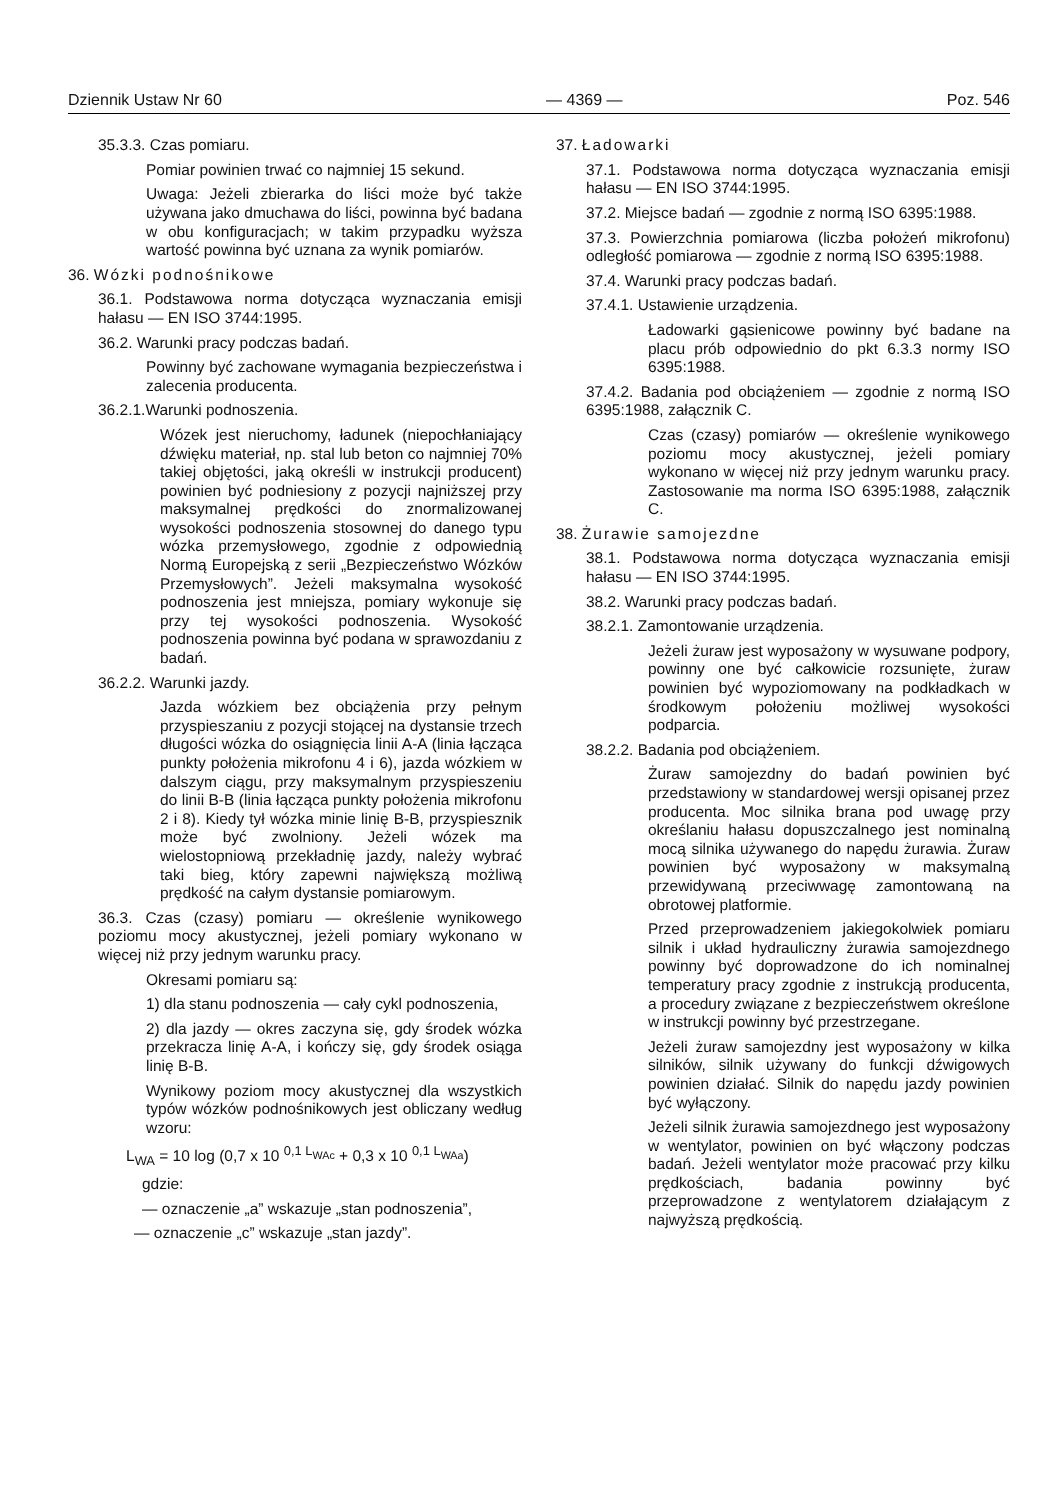Dziennik Ustaw Nr 60 — 4369 — Poz. 546
35.3.3. Czas pomiaru.
Pomiar powinien trwać co najmniej 15 sekund.
Uwaga: Jeżeli zbierarka do liści może być także używana jako dmuchawa do liści, powinna być badana w obu konfiguracjach; w takim przypadku wyższa wartość powinna być uznana za wynik pomiarów.
36. Wózki podnośnikowe
36.1. Podstawowa norma dotycząca wyznaczania emisji hałasu — EN ISO 3744:1995.
36.2. Warunki pracy podczas badań.
Powinny być zachowane wymagania bezpieczeństwa i zalecenia producenta.
36.2.1.Warunki podnoszenia.
Wózek jest nieruchomy, ładunek (niepochłaniający dźwięku materiał, np. stal lub beton co najmniej 70% takiej objętości, jaką określi w instrukcji producent) powinien być podniesiony z pozycji najniższej przy maksymalnej prędkości do znormalizowanej wysokości podnoszenia stosownej do danego typu wózka przemysłowego, zgodnie z odpowiednią Normą Europejską z serii „Bezpieczeństwo Wózków Przemysłowych”. Jeżeli maksymalna wysokość podnoszenia jest mniejsza, pomiary wykonuje się przy tej wysokości podnoszenia. Wysokość podnoszenia powinna być podana w sprawozdaniu z badań.
36.2.2. Warunki jazdy.
Jazda wózkiem bez obciążenia przy pełnym przyspieszaniu z pozycji stojącej na dystansie trzech długości wózka do osiągnięcia linii A-A (linia łącząca punkty położenia mikrofonu 4 i 6), jazda wózkiem w dalszym ciągu, przy maksymalnym przyspieszeniu do linii B-B (linia łącząca punkty położenia mikrofonu 2 i 8). Kiedy tył wózka minie linię B-B, przyspiesznik może być zwolniony. Jeżeli wózek ma wielostopniową przekładnię jazdy, należy wybrać taki bieg, który zapewni największą możliwą prędkość na całym dystansie pomiarowym.
36.3. Czas (czasy) pomiaru — określenie wynikowego poziomu mocy akustycznej, jeżeli pomiary wykonano w więcej niż przy jednym warunku pracy.
Okresami pomiaru są:
1) dla stanu podnoszenia — cały cykl podnoszenia,
2) dla jazdy — okres zaczyna się, gdy środek wózka przekracza linię A-A, i kończy się, gdy środek osiąga linię B-B.
Wynikowy poziom mocy akustycznej dla wszystkich typów wózków podnośnikowych jest obliczany według wzoru:
L<sub>WA</sub> = 10 log (0,7 x 10 <sup>0,1 L<sub>WAc</sub></sup> + 0,3 x 10 <sup>0,1 L<sub>WAa</sub></sup>)
gdzie:
— oznaczenie „a” wskazuje „stan podnoszenia”,
— oznaczenie „c” wskazuje „stan jazdy”.
37. Ładowarki
37.1. Podstawowa norma dotycząca wyznaczania emisji hałasu — EN ISO 3744:1995.
37.2. Miejsce badań — zgodnie z normą ISO 6395:1988.
37.3. Powierzchnia pomiarowa (liczba położeń mikrofonu) odległość pomiarowa — zgodnie z normą ISO 6395:1988.
37.4. Warunki pracy podczas badań.
37.4.1. Ustawienie urządzenia.
Ładowarki gąsienicowe powinny być badane na placu prób odpowiednio do pkt 6.3.3 normy ISO 6395:1988.
37.4.2. Badania pod obciążeniem — zgodnie z normą ISO 6395:1988, załącznik C.
Czas (czasy) pomiarów — określenie wynikowego poziomu mocy akustycznej, jeżeli pomiary wykonano w więcej niż przy jednym warunku pracy. Zastosowanie ma norma ISO 6395:1988, załącznik C.
38. Żurawie samojezdne
38.1. Podstawowa norma dotycząca wyznaczania emisji hałasu — EN ISO 3744:1995.
38.2. Warunki pracy podczas badań.
38.2.1. Zamontowanie urządzenia.
Jeżeli żuraw jest wyposażony w wysuwane podpory, powinny one być całkowicie rozsunięte, żuraw powinien być wypoziomowany na podkładkach w środkowym położeniu możliwej wysokości podparcia.
38.2.2. Badania pod obciążeniem.
Żuraw samojezdny do badań powinien być przedstawiony w standardowej wersji opisanej przez producenta. Moc silnika brana pod uwagę przy określaniu hałasu dopuszczalnego jest nominalną mocą silnika używanego do napędu żurawia. Żuraw powinien być wyposażony w maksymalną przewidywaną przeciwwagę zamontowaną na obrotowej platformie.
Przed przeprowadzeniem jakiegokolwiek pomiaru silnik i układ hydrauliczny żurawia samojezdnego powinny być doprowadzone do ich nominalnej temperatury pracy zgodnie z instrukcją producenta, a procedury związane z bezpieczeństwem określone w instrukcji powinny być przestrzegane.
Jeżeli żuraw samojezdny jest wyposażony w kilka silników, silnik używany do funkcji dźwigowych powinien działać. Silnik do napędu jazdy powinien być wyłączony.
Jeżeli silnik żurawia samojezdnego jest wyposażony w wentylator, powinien on być włączony podczas badań. Jeżeli wentylator może pracować przy kilku prędkościach, badania powinny być przeprowadzone z wentylatorem działającym z najwyższą prędkością.